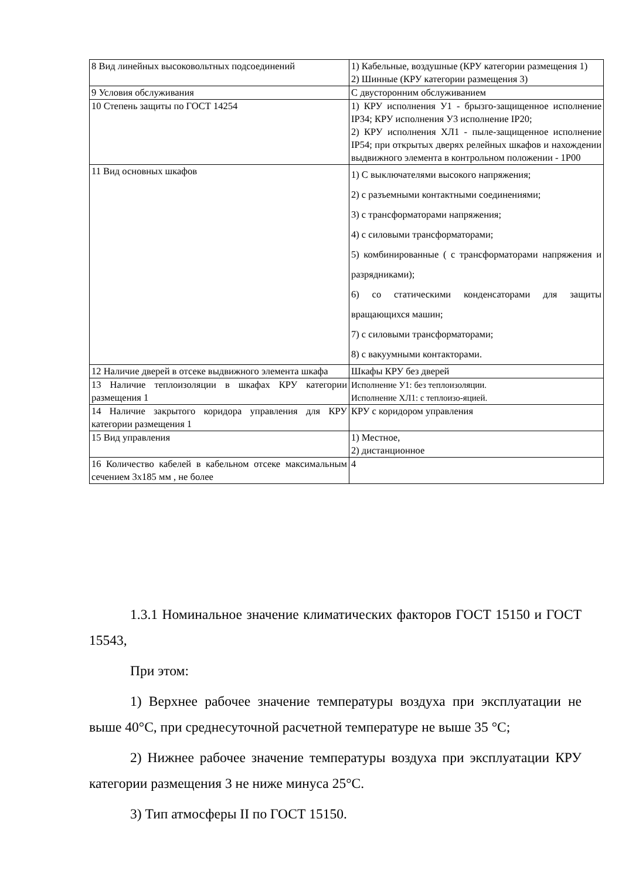| 8 Вид линейных высоковольтных подсоединений | 1) Кабельные, воздушные (КРУ категории размещения 1) 2) Шинные (КРУ категории размещения 3) |
| 9 Условия обслуживания | С двусторонним обслуживанием |
| 10 Степень защиты по ГОСТ 14254 | 1) КРУ исполнения У1 - брызго-защищенное исполнение IP34; КРУ исполнения У3 исполнение IP20; 2) КРУ исполнения ХЛ1 - пыле-защищенное исполнение IP54; при открытых дверях релейных шкафов и нахождении выдвижного элемента в контрольном положении - 1Р00 |
| 11 Вид основных шкафов | 1) С выключателями высокого напряжения; 2) с разъемными контактными соединениями; 3) с трансформаторами напряжения; 4) с силовыми трансформаторами; 5) комбинированные ( с трансформаторами напряжения и разрядниками); 6) со статическими конденсаторами для защиты вращающихся машин; 7) с силовыми трансформаторами; 8) с вакуумными контакторами. |
| 12 Наличие дверей в отсеке выдвижного элемента шкафа | Шкафы КРУ без дверей |
| 13 Наличие теплоизоляции в шкафах КРУ категории размещения 1 | Исполнение У1: без теплоизоляции. Исполнение ХЛ1: с теплоизо-яцией. |
| 14 Наличие закрытого коридора управления для КРУ категории размещения 1 | КРУ с коридором управления |
| 15 Вид управления | 1) Местное, 2) дистанционное |
| 16 Количество кабелей в кабельном отсеке максимальным сечением 3х185 мм , не более | 4 |
1.3.1 Номинальное значение климатических факторов ГОСТ 15150 и ГОСТ 15543,
При этом:
1) Верхнее рабочее значение температуры воздуха при эксплуатации не выше 40°С, при среднесуточной расчетной температуре не выше 35 °С;
2) Нижнее рабочее значение температуры воздуха при эксплуатации КРУ категории размещения 3 не ниже минуса 25°С.
3) Тип атмосферы II по ГОСТ 15150.